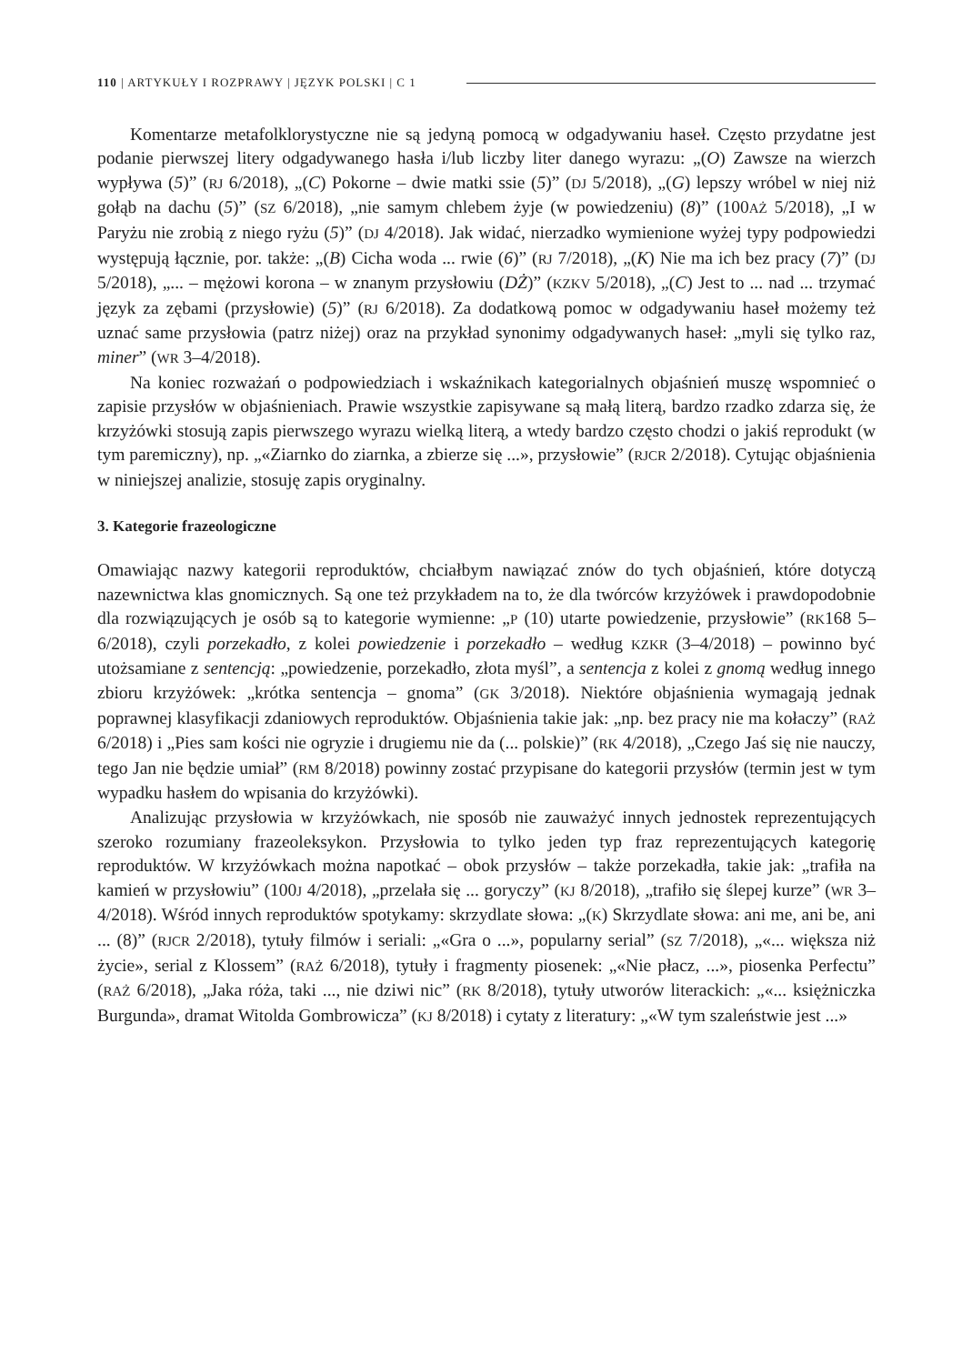110 | ARTYKUŁY I ROZPRAWY | JĘZYK POLSKI | C 1
Komentarze metafolklorystyczne nie są jedyną pomocą w odgadywaniu haseł. Często przydatne jest podanie pierwszej litery odgadywanego hasła i/lub liczby liter danego wyrazu: „(O) Zawsze na wierzch wypływa (5)” (RJ 6/2018), „(C) Pokorne – dwie matki ssie (5)” (DJ 5/2018), „(G) lepszy wróbel w niej niż gołąb na dachu (5)” (SZ 6/2018), „nie samym chlebem żyje (w powiedzeniu) (8)” (100AŻ 5/2018), „I w Paryżu nie zrobią z niego ryżu (5)” (DJ 4/2018). Jak widać, nierzadko wymienione wyżej typy podpowiedzi występują łącznie, por. także: „(B) Cicha woda ... rwie (6)” (RJ 7/2018), „(K) Nie ma ich bez pracy (7)” (DJ 5/2018), „... – mężowi korona – w znanym przysłowiu (DŻ)” (KZKV 5/2018), „(C) Jest to ... nad ... trzymać język za zębami (przysłowie) (5)” (RJ 6/2018). Za dodatkową pomoc w odgadywaniu haseł możemy też uznać same przysłowia (patrz niżej) oraz na przykład synonimy odgadywanych haseł: „myli się tylko raz, miner” (WR 3–4/2018).
Na koniec rozważań o podpowiedziach i wskaźnikach kategorialnych objaśnień muszę wspomnieć o zapisie przysłów w objaśnieniach. Prawie wszystkie zapisywane są małą literą, bardzo rzadko zdarza się, że krzyżówki stosują zapis pierwszego wyrazu wielką literą, a wtedy bardzo często chodzi o jakiś reprodukt (w tym paremiczny), np. „«Ziarnko do ziarnka, a zbierze się ...», przysłowie” (RJCR 2/2018). Cytując objaśnienia w niniejszej analizie, stosuję zapis oryginalny.
3. Kategorie frazeologiczne
Omawiając nazwy kategorii reproduktów, chciałbym nawiązać znów do tych objaśnień, które dotyczą nazewnictwa klas gnomicznych. Są one też przykładem na to, że dla twórców krzyżówek i prawdopodobnie dla rozwiązujących je osób są to kategorie wymienne: „P (10) utarte powiedzenie, przysłowie” (RK168 5–6/2018), czyli porzekadło, z kolei powiedzenie i porzekadło – według KZKR (3–4/2018) – powinno być utożsamiane z sentencją: „powiedzenie, porzekadło, złota myśl”, a sentencja z kolei z gnomą według innego zbioru krzyżówek: „krótka sentencja – gnoma” (GK 3/2018). Niektóre objaśnienia wymagają jednak poprawnej klasyfikacji zdaniowych reproduktów. Objaśnienia takie jak: „np. bez pracy nie ma kołaczy” (RAŻ 6/2018) i „Pies sam kości nie ogryzie i drugiemu nie da (... polskie)” (RK 4/2018), „Czego Jaś się nie nauczy, tego Jan nie będzie umiał” (RM 8/2018) powinny zostać przypisane do kategorii przysłów (termin jest w tym wypadku hasłem do wpisania do krzyżówki).
Analizując przysłowia w krzyżówkach, nie sposób nie zauważyć innych jednostek reprezentujących szeroko rozumiany frazeoleksykon. Przysłowia to tylko jeden typ fraz reprezentujących kategorię reproduktów. W krzyżówkach można napotkać – obok przysłów – także porzekadła, takie jak: „trafiła na kamień w przysłowiu” (100J 4/2018), „przelała się ... goryczy” (KJ 8/2018), „trafiło się ślepej kurze” (WR 3–4/2018). Wśród innych reproduktów spotykamy: skrzydlate słowa: „(K) Skrzydlate słowa: ani me, ani be, ani ... (8)” (RJCR 2/2018), tytuły filmów i seriali: „«Gra o ...», popularny serial” (SZ 7/2018), „«... większa niż życie», serial z Klossem” (RAŻ 6/2018), tytuły i fragmenty piosenek: „«Nie płacz, ...», piosenka Perfectu” (RAŻ 6/2018), „Jaka róża, taki ..., nie dziwi nic” (RK 8/2018), tytuły utworów literackich: „«... księżniczka Burgunda», dramat Witolda Gombrowicza” (KJ 8/2018) i cytaty z literatury: „«W tym szaleństwie jest ...»